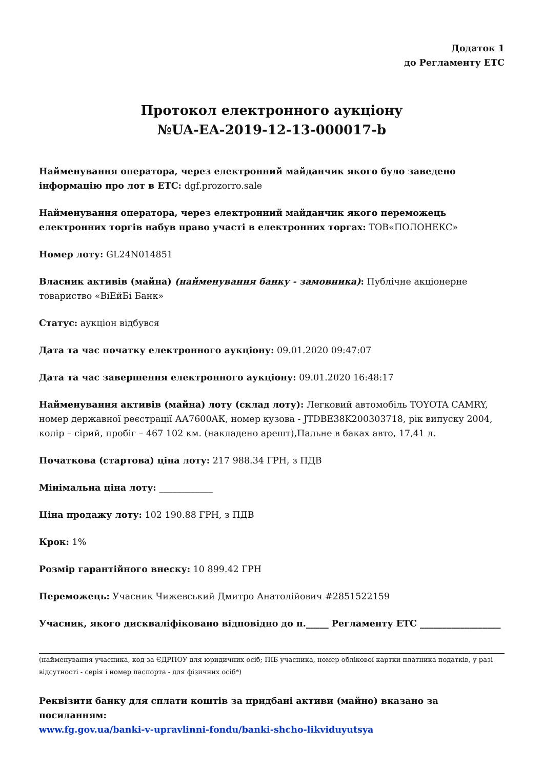Додаток 1
до Регламенту ЕТС
Протокол електронного аукціону
№UA-EA-2019-12-13-000017-b
Найменування оператора, через електронний майданчик якого було заведено інформацію про лот в ЕТС: dgf.prozorro.sale
Найменування оператора, через електронний майданчик якого переможець електронних торгів набув право участі в електронних торгах: ТОВ«ПОЛОНЕКС»
Номер лоту: GL24N014851
Власник активів (майна) (найменування банку - замовника): Публічне акціонерне товариство «ВіЕйБі Банк»
Статус: аукціон відбувся
Дата та час початку електронного аукціону: 09.01.2020 09:47:07
Дата та час завершення електронного аукціону: 09.01.2020 16:48:17
Найменування активів (майна) лоту (склад лоту): Легковий автомобіль TOYOTA CAMRY, номер державної реєстрації АА7600АК, номер кузова - JTDBE38K200303718, рік випуску 2004, колір – сірий, пробіг – 467 102 км. (накладено арешт),Пальне в баках авто, 17,41 л.
Початкова (стартова) ціна лоту: 217 988.34 ГРН, з ПДВ
Мінімальна ціна лоту: ____________
Ціна продажу лоту: 102 190.88 ГРН, з ПДВ
Крок: 1%
Розмір гарантійного внеску: 10 899.42 ГРН
Переможець: Учасник Чижевський Дмитро Анатолійович #2851522159
Учасник, якого дискваліфіковано відповідно до п._____ Регламенту ЕТС __________________
(найменування учасника, код за ЄДРПОУ для юридичних осіб; ПІБ учасника, номер облікової картки платника податків, у разі відсутності - серія і номер паспорта - для фізичних осіб*)
Реквізити банку для сплати коштів за придбані активи (майно) вказано за посиланням:
www.fg.gov.ua/banki-v-upravlinni-fondu/banki-shcho-likviduyutsya